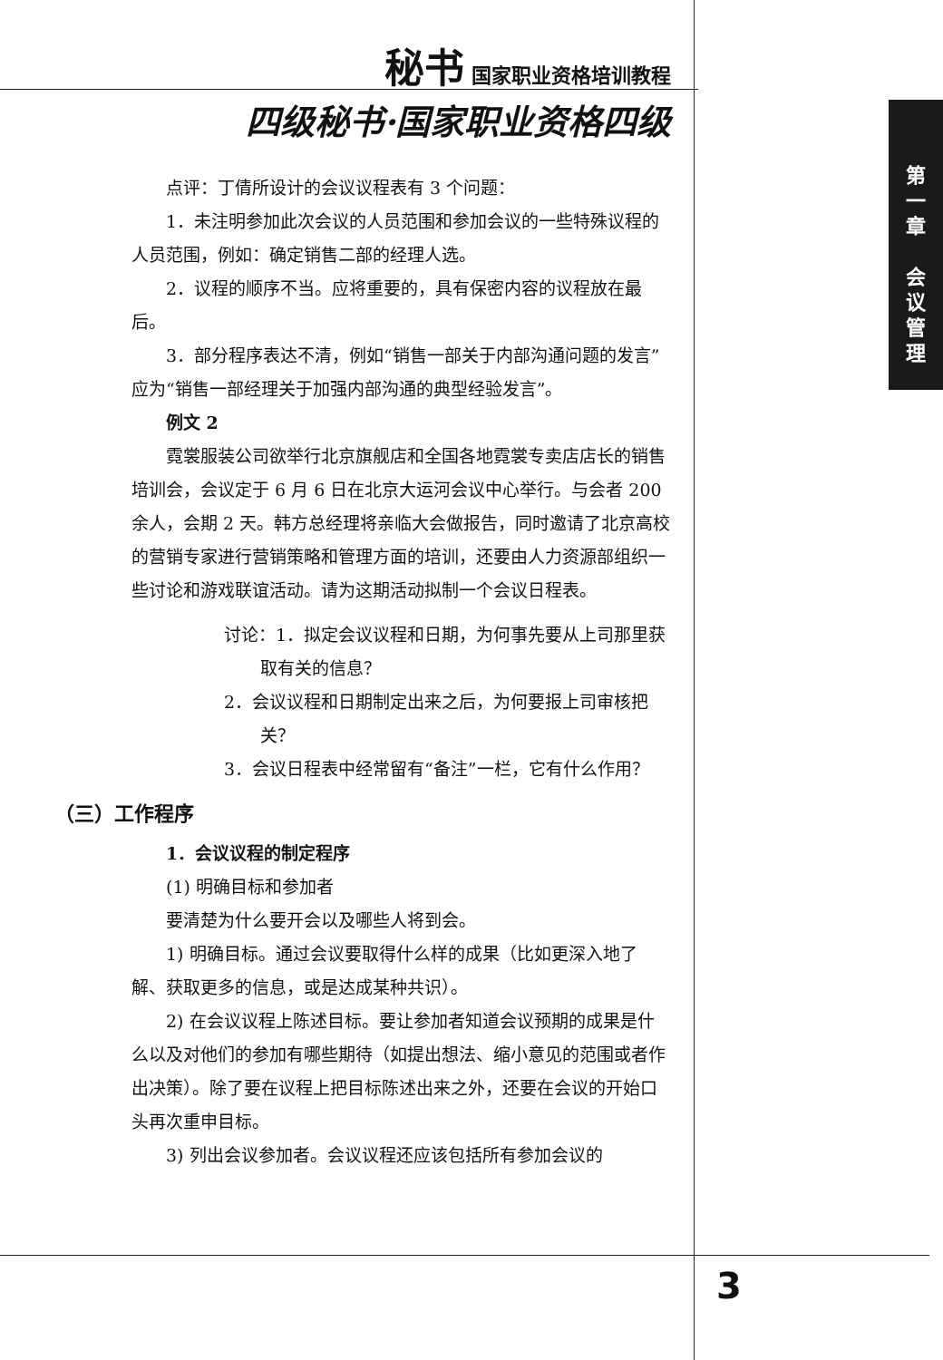秘书 国家职业资格培训教程
四级秘书·国家职业资格四级
点评：丁倩所设计的会议议程表有 3 个问题：
1．未注明参加此次会议的人员范围和参加会议的一些特殊议程的人员范围，例如：确定销售二部的经理人选。
2．议程的顺序不当。应将重要的，具有保密内容的议程放在最后。
3．部分程序表达不清，例如“销售一部关于内部沟通问题的发言”应为“销售一部经理关于加强内部沟通的典型经验发言”。
例文 2
霓裳服装公司欲举行北京旗舰店和全国各地霓裳专卖店店长的销售培训会，会议定于 6 月 6 日在北京大运河会议中心举行。与会者 200 余人，会期 2 天。韩方总经理将亲临大会做报告，同时邀请了北京高校的营销专家进行营销策略和管理方面的培训，还要由人力资源部组织一些讨论和游戏联谊活动。请为这期活动拟制一个会议日程表。
讨论：1．拟定会议议程和日期，为何事先要从上司那里获取有关的信息？
2．会议议程和日期制定出来之后，为何要报上司审核把关？
3．会议日程表中经常留有“备注”一栏，它有什么作用？
（三）工作程序
1．会议议程的制定程序
(1) 明确目标和参加者
要清楚为什么要开会以及哪些人将到会。
1) 明确目标。通过会议要取得什么样的成果（比如更深入地了解、获取更多的信息，或是达成某种共识）。
2) 在会议议程上陈述目标。要让参加者知道会议预期的成果是什么以及对他们的参加有哪些期待（如提出想法、缩小意见的范围或者作出决策）。除了要在议程上把目标陈述出来之外，还要在会议的开始口头再次重申目标。
3) 列出会议参加者。会议议程还应该包括所有参加会议的
第
一
章
会
议
管
理
3